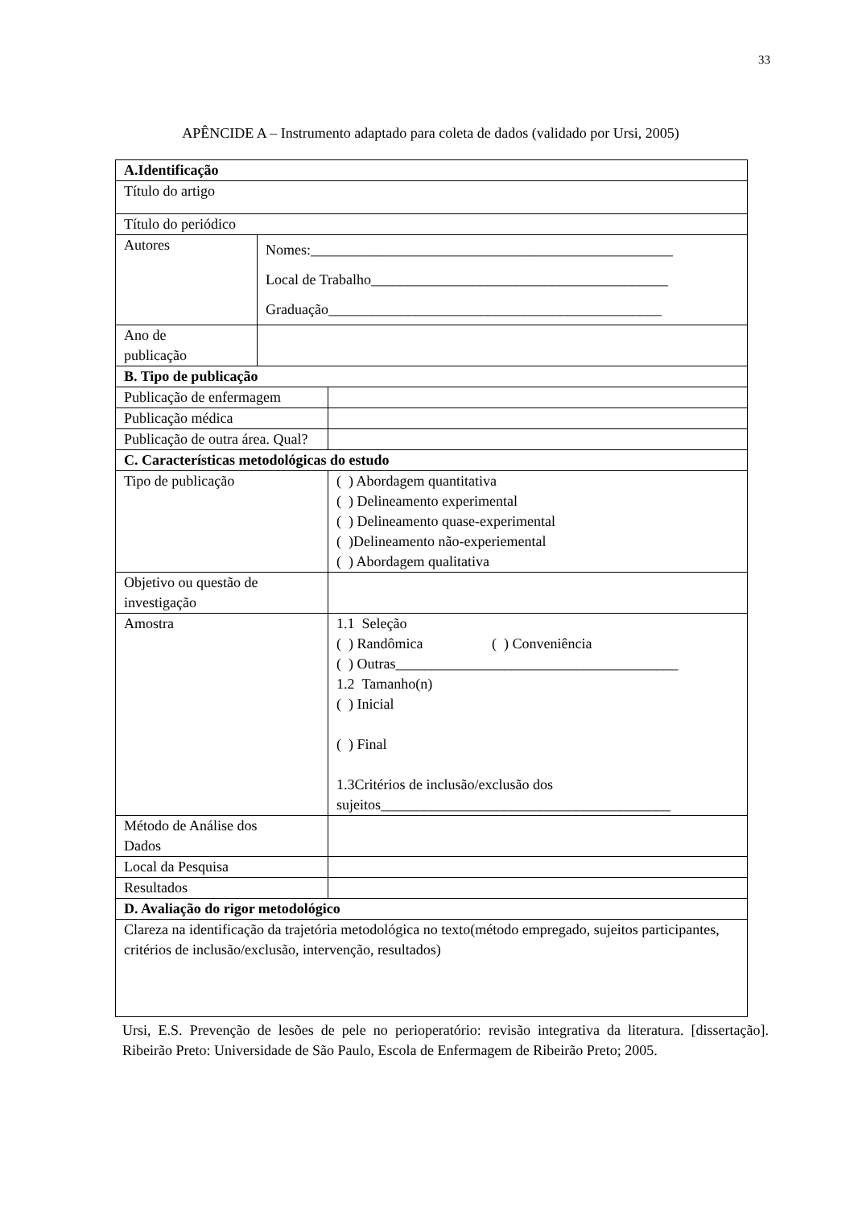33
APÊNCIDE A – Instrumento adaptado para coleta de dados (validado por Ursi, 2005)
| A.Identificação | | |
| Título do artigo | | |
| Título do periódico | | |
| Autores | Nomes:__________________________________________________ Local de Trabalho_________________________________________ Graduação______________________________________________ | |
| Ano de publicação | | |
| B. Tipo de publicação | | |
| Publicação de enfermagem | | |
| Publicação médica | | |
| Publicação de outra área. Qual? | | |
| C. Características metodológicas do estudo | | |
| Tipo de publicação | | ( ) Abordagem quantitativa ( ) Delineamento experimental ( ) Delineamento quase-experimental ( )Delineamento não-experiemental ( ) Abordagem qualitativa |
| Objetivo ou questão de investigação | | |
| Amostra | | 1.1 Seleção ( ) Randômica ( ) Conveniência ( ) Outras_______________________________________ 1.2 Tamanho(n) ( ) Inicial ( ) Final 1.3Critérios de inclusão/exclusão dos sujeitos________________________________________ |
| Método de Análise dos Dados | | |
| Local da Pesquisa | | |
| Resultados | | |
| D. Avaliação do rigor metodológico | | |
| Clareza na identificação da trajetória metodológica no texto(método empregado, sujeitos participantes, critérios de inclusão/exclusão, intervenção, resultados) | | |
Ursi, E.S. Prevenção de lesões de pele no perioperatório: revisão integrativa da literatura. [dissertação]. Ribeirão Preto: Universidade de São Paulo, Escola de Enfermagem de Ribeirão Preto; 2005.